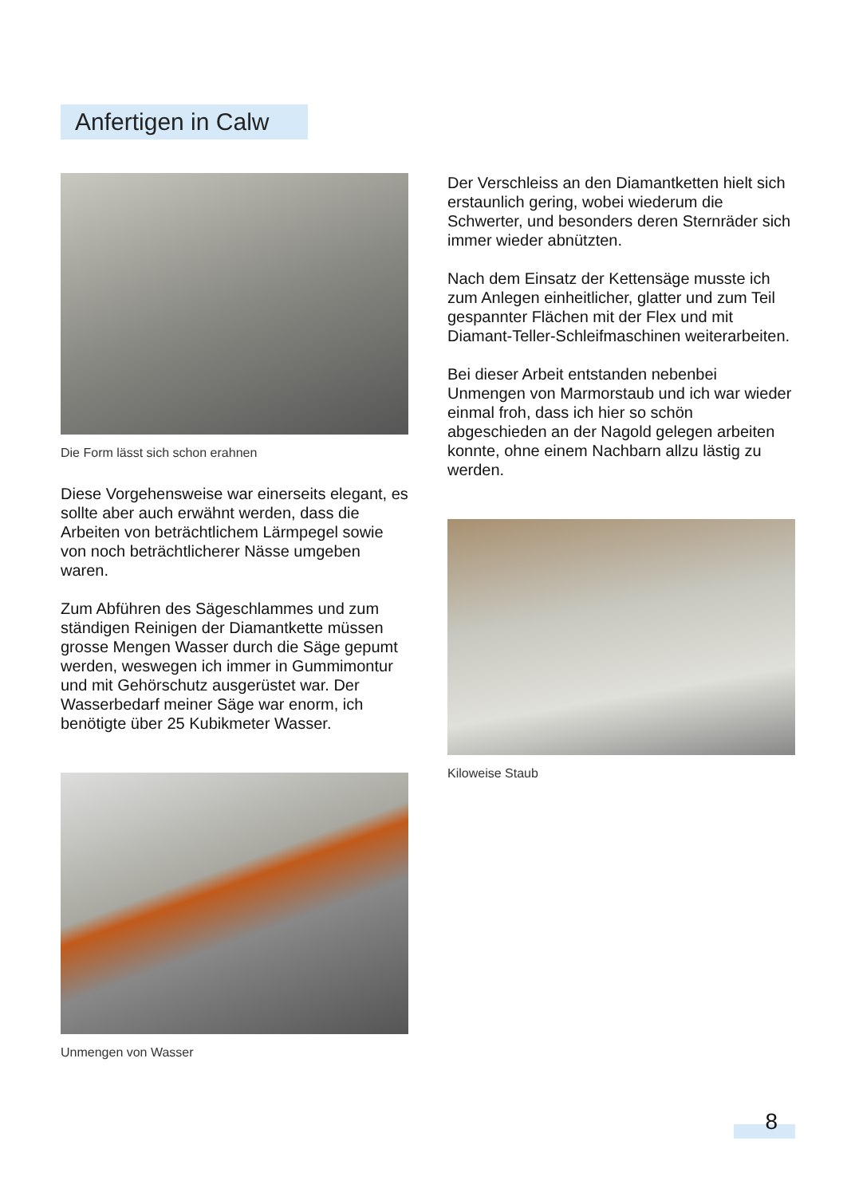Anfertigen in Calw
Die Form lässt sich schon erahnen
Diese Vorgehensweise war einerseits elegant, es sollte aber auch erwähnt werden, dass die Arbeiten von beträchtlichem Lärmpegel sowie von noch beträchtlicherer Nässe umgeben waren.
Zum Abführen des Sägeschlammes und zum ständigen Reinigen der Diamantkette müssen grosse Mengen Wasser durch die Säge gepumt werden, weswegen ich immer in Gummimontur und mit Gehörschutz ausgerüstet war. Der Wasserbedarf meiner Säge war enorm, ich benötigte über 25 Kubikmeter Wasser.
Unmengen von Wasser
Der Verschleiss an den Diamantketten hielt sich erstaunlich gering, wobei wiederum die Schwerter, und besonders deren Sternräder sich immer wieder abnützten.
Nach dem Einsatz der Kettensäge musste ich zum Anlegen einheitlicher, glatter und zum Teil gespannter Flächen mit der Flex und mit Diamant-Teller-Schleifmaschinen weiterarbeiten.
Bei dieser Arbeit entstanden nebenbei Unmengen von Marmorstaub und ich war wieder einmal froh, dass ich hier so schön abgeschieden an der Nagold gelegen arbeiten konnte, ohne einem Nachbarn allzu lästig zu werden.
Kiloweise Staub
8